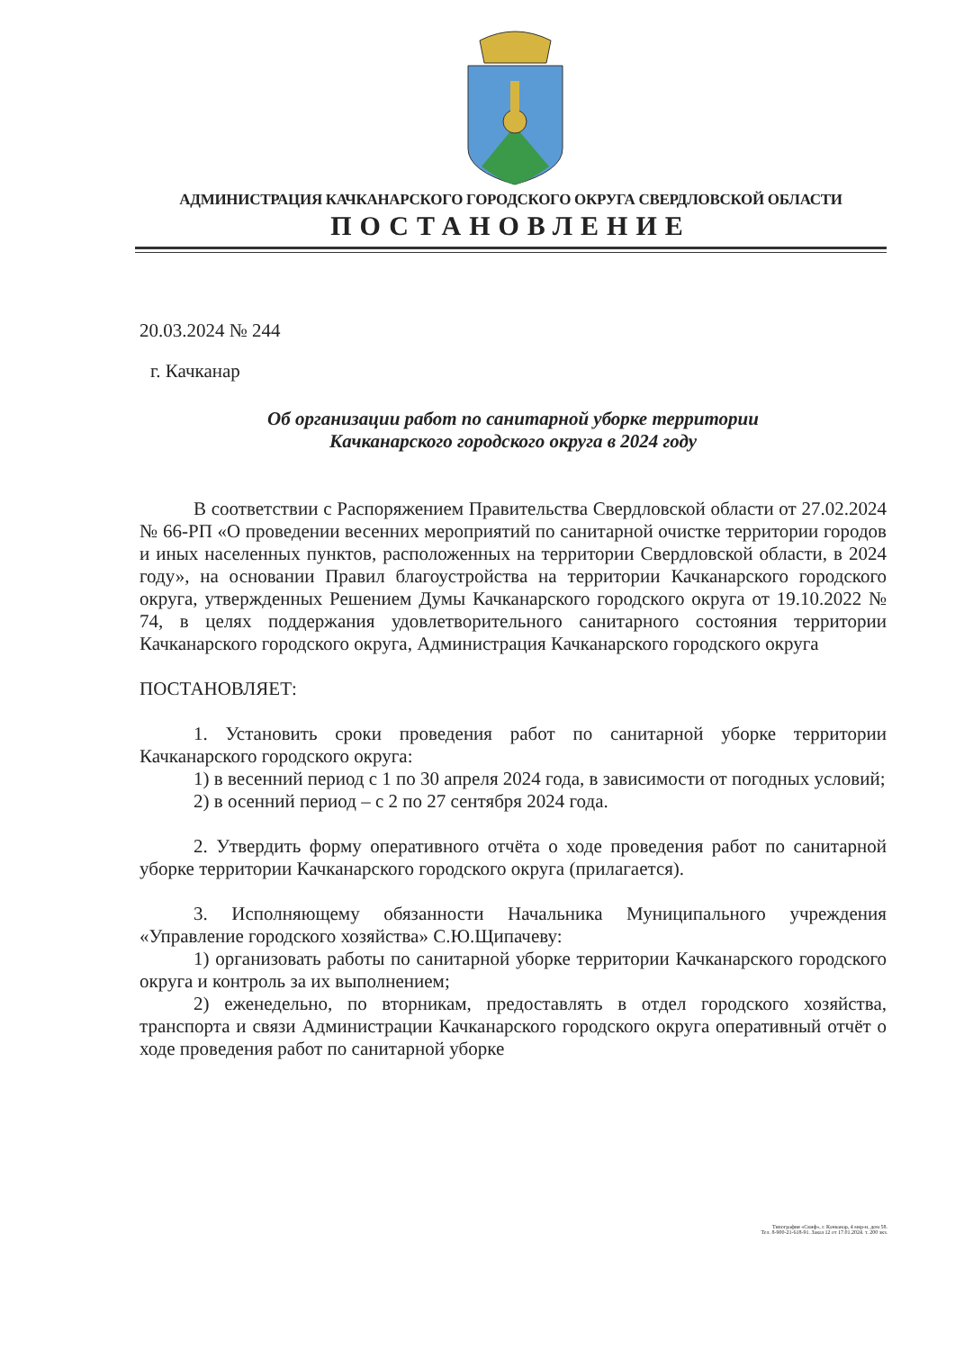АДМИНИСТРАЦИЯ КАЧКАНАРСКОГО ГОРОДСКОГО ОКРУГА СВЕРДЛОВСКОЙ ОБЛАСТИ
ПОСТАНОВЛЕНИЕ
20.03.2024 № 244
г. Качканар
Об организации работ по санитарной уборке территории
Качканарского городского округа в 2024 году
В соответствии с Распоряжением Правительства Свердловской области от 27.02.2024 № 66-РП «О проведении весенних мероприятий по санитарной очистке территории городов и иных населенных пунктов, расположенных на территории Свердловской области, в 2024 году», на основании Правил благоустройства на территории Качканарского городского округа, утвержденных Решением Думы Качканарского городского округа от 19.10.2022 № 74, в целях поддержания удовлетворительного санитарного состояния территории Качканарского городского округа, Администрация Качканарского городского округа
ПОСТАНОВЛЯЕТ:
1. Установить сроки проведения работ по санитарной уборке территории Качканарского городского округа:
1) в весенний период с 1 по 30 апреля 2024 года, в зависимости от погодных условий;
2) в осенний период – с 2 по 27 сентября 2024 года.
2. Утвердить форму оперативного отчёта о ходе проведения работ по санитарной уборке территории Качканарского городского округа (прилагается).
3. Исполняющему обязанности Начальника Муниципального учреждения «Управление городского хозяйства» С.Ю.Щипачеву:
1) организовать работы по санитарной уборке территории Качканарского городского округа и контроль за их выполнением;
2) еженедельно, по вторникам, предоставлять в отдел городского хозяйства, транспорта и связи Администрации Качканарского городского округа оперативный отчёт о ходе проведения работ по санитарной уборке
Типография «Скиф», г. Качканар, 4 мкр-н, дом 58.
Тел. 8-900-21-618-91. Заказ 12 от 17.01.2024. т. 200 экз.